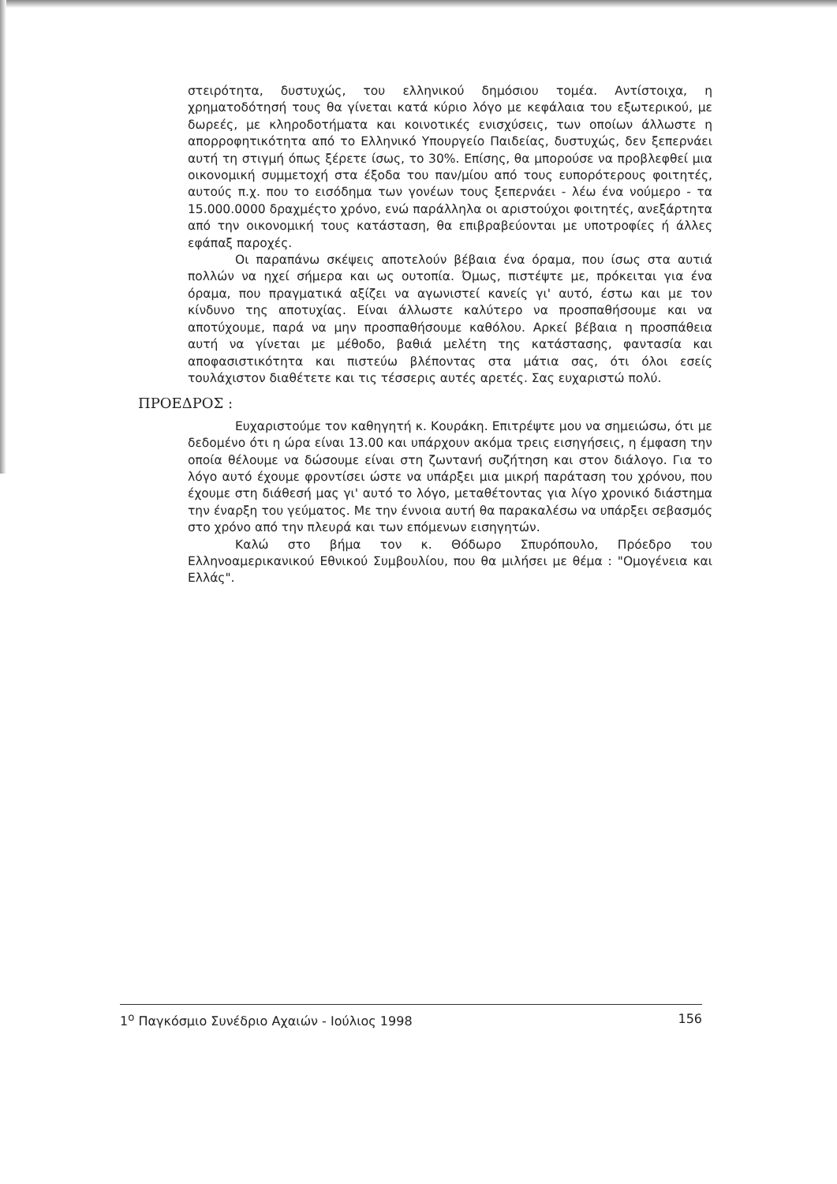στειρότητα, δυστυχώς, του ελληνικού δημόσιου τομέα. Αντίστοιχα, η χρηματοδότησή τους θα γίνεται κατά κύριο λόγο με κεφάλαια του εξωτερικού, με δωρεές, με κληροδοτήματα και κοινοτικές ενισχύσεις, των οποίων άλλωστε η απορροφητικότητα από το Ελληνικό Υπουργείο Παιδείας, δυστυχώς, δεν ξεπερνάει αυτή τη στιγμή όπως ξέρετε ίσως, το 30%. Επίσης, θα μπορούσε να προβλεφθεί μια οικονομική συμμετοχή στα έξοδα του παν/μίου από τους ευπορότερους φοιτητές, αυτούς π.χ. που το εισόδημα των γονέων τους ξεπερνάει - λέω ένα νούμερο - τα 15.000.0000 δραχμέςτο χρόνο, ενώ παράλληλα οι αριστούχοι φοιτητές, ανεξάρτητα από την οικονομική τους κατάσταση, θα επιβραβεύονται με υποτροφίες ή άλλες εφάπαξ παροχές.
Οι παραπάνω σκέψεις αποτελούν βέβαια ένα όραμα, που ίσως στα αυτιά πολλών να ηχεί σήμερα και ως ουτοπία. Όμως, πιστέψτε με, πρόκειται για ένα όραμα, που πραγματικά αξίζει να αγωνιστεί κανείς γι' αυτό, έστω και με τον κίνδυνο της αποτυχίας. Είναι άλλωστε καλύτερο να προσπαθήσουμε και να αποτύχουμε, παρά να μην προσπαθήσουμε καθόλου. Αρκεί βέβαια η προσπάθεια αυτή να γίνεται με μέθοδο, βαθιά μελέτη της κατάστασης, φαντασία και αποφασιστικότητα και πιστεύω βλέποντας στα μάτια σας, ότι όλοι εσείς τουλάχιστον διαθέτετε και τις τέσσερις αυτές αρετές. Σας ευχαριστώ πολύ.
ΠΡΟΕΔΡΟΣ :
Ευχαριστούμε τον καθηγητή κ. Κουράκη. Επιτρέψτε μου να σημειώσω, ότι με δεδομένο ότι η ώρα είναι 13.00 και υπάρχουν ακόμα τρεις εισηγήσεις, η έμφαση την οποία θέλουμε να δώσουμε είναι στη ζωντανή συζήτηση και στον διάλογο. Για το λόγο αυτό έχουμε φροντίσει ώστε να υπάρξει μια μικρή παράταση του χρόνου, που έχουμε στη διάθεσή μας γι' αυτό το λόγο, μεταθέτοντας για λίγο χρονικό διάστημα την έναρξη του γεύματος. Με την έννοια αυτή θα παρακαλέσω να υπάρξει σεβασμός στο χρόνο από την πλευρά και των επόμενων εισηγητών.
Καλώ στο βήμα τον κ. Θόδωρο Σπυρόπουλο, Πρόεδρο του Ελληνοαμερικανικού Εθνικού Συμβουλίου, που θα μιλήσει με θέμα : "Ομογένεια και Ελλάς".
1<sup>ο</sup> Παγκόσμιο Συνέδριο Αχαιών - Ιούλιος 1998 156